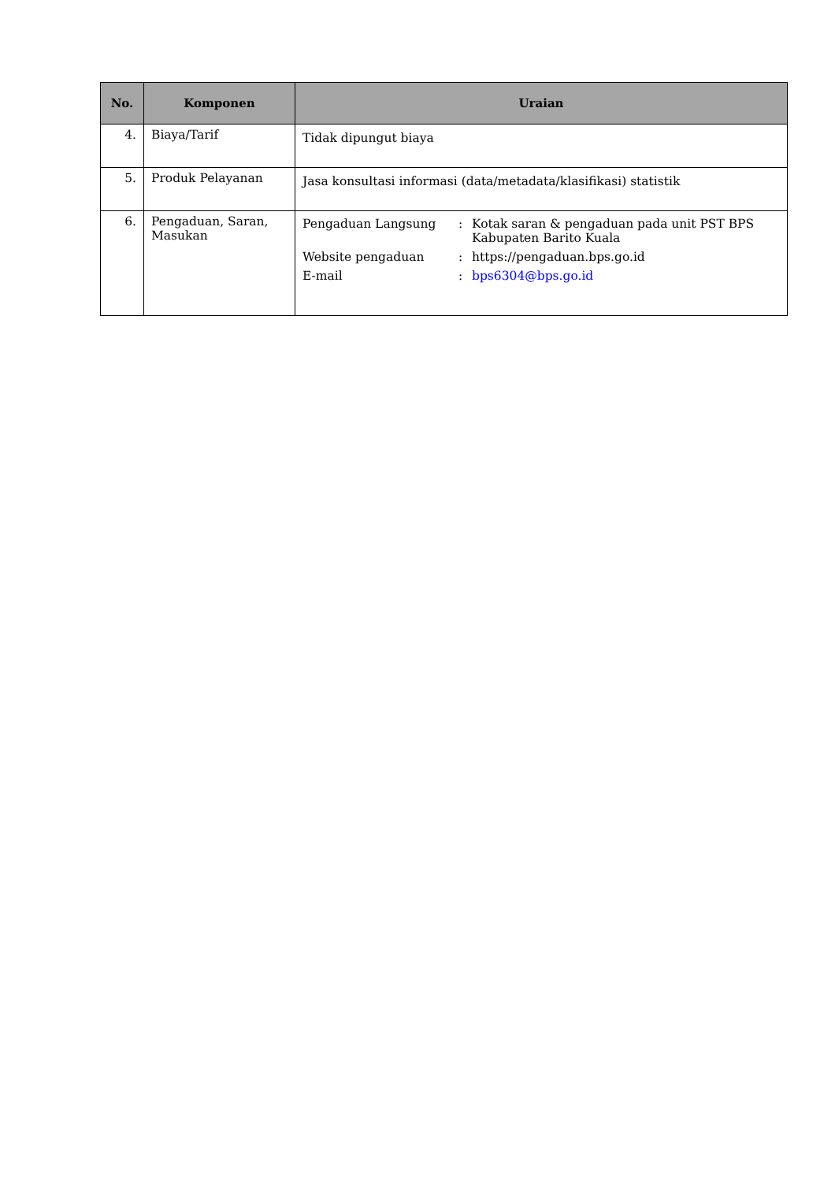| No. | Komponen | Uraian |
| --- | --- | --- |
| 4. | Biaya/Tarif | Tidak dipungut biaya |
| 5. | Produk Pelayanan | Jasa konsultasi informasi (data/metadata/klasifikasi) statistik |
| 6. | Pengaduan, Saran, Masukan | / Pengaduan Langsung / : / Kotak saran & pengaduan pada unit PST BPS Kabupaten Barito Kuala / / Website pengaduan / : / https://pengaduan.bps.go.id / / E-mail / : / bps6304@bps.go.id / |